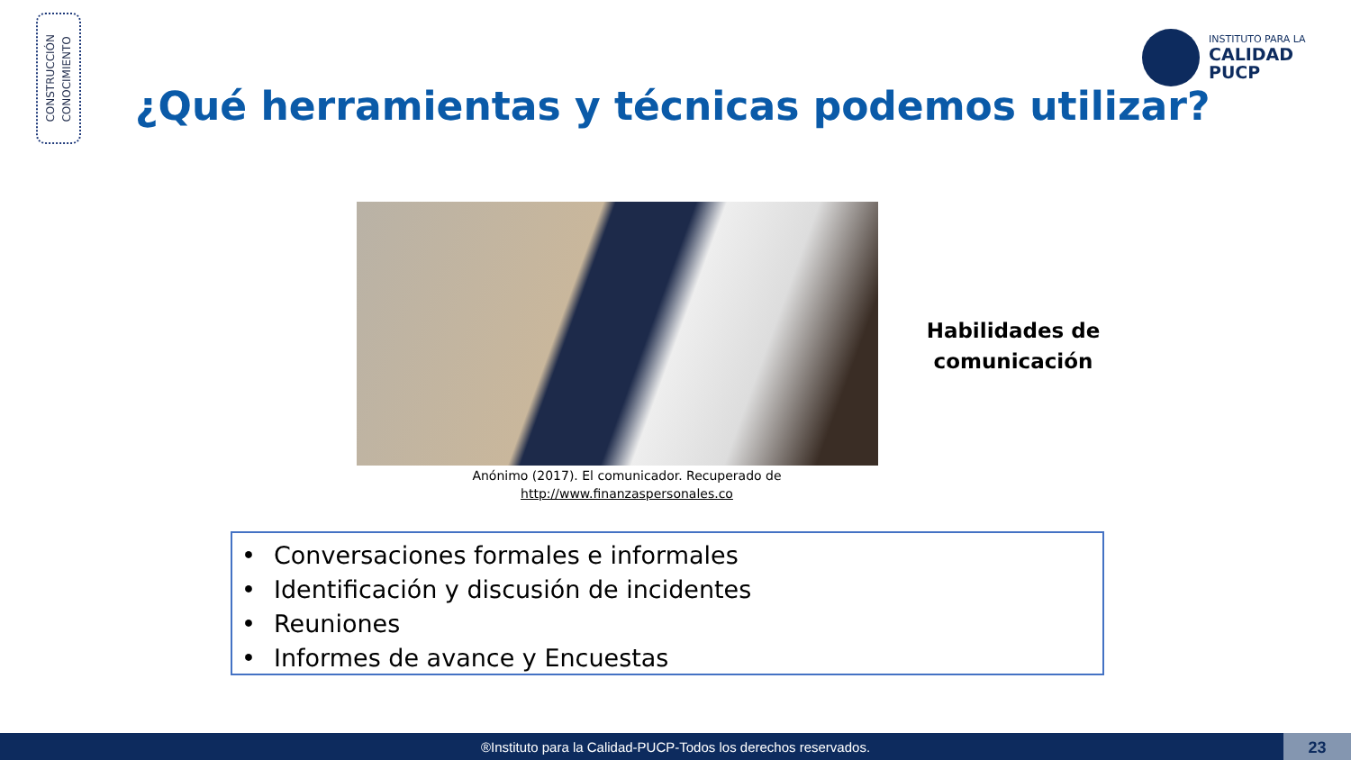CONSTRUCCIÓN
CONOCIMIENTO
INSTITUTO PARA LA
CALIDAD
PUCP
¿Qué herramientas y técnicas podemos utilizar?
Anónimo (2017). El comunicador. Recuperado de
http://www.finanzaspersonales.co
Habilidades de comunicación
• Conversaciones formales e informales
• Identificación y discusión de incidentes
• Reuniones
• Informes de avance y Encuestas
®Instituto para la Calidad-PUCP-Todos los derechos reservados.
23